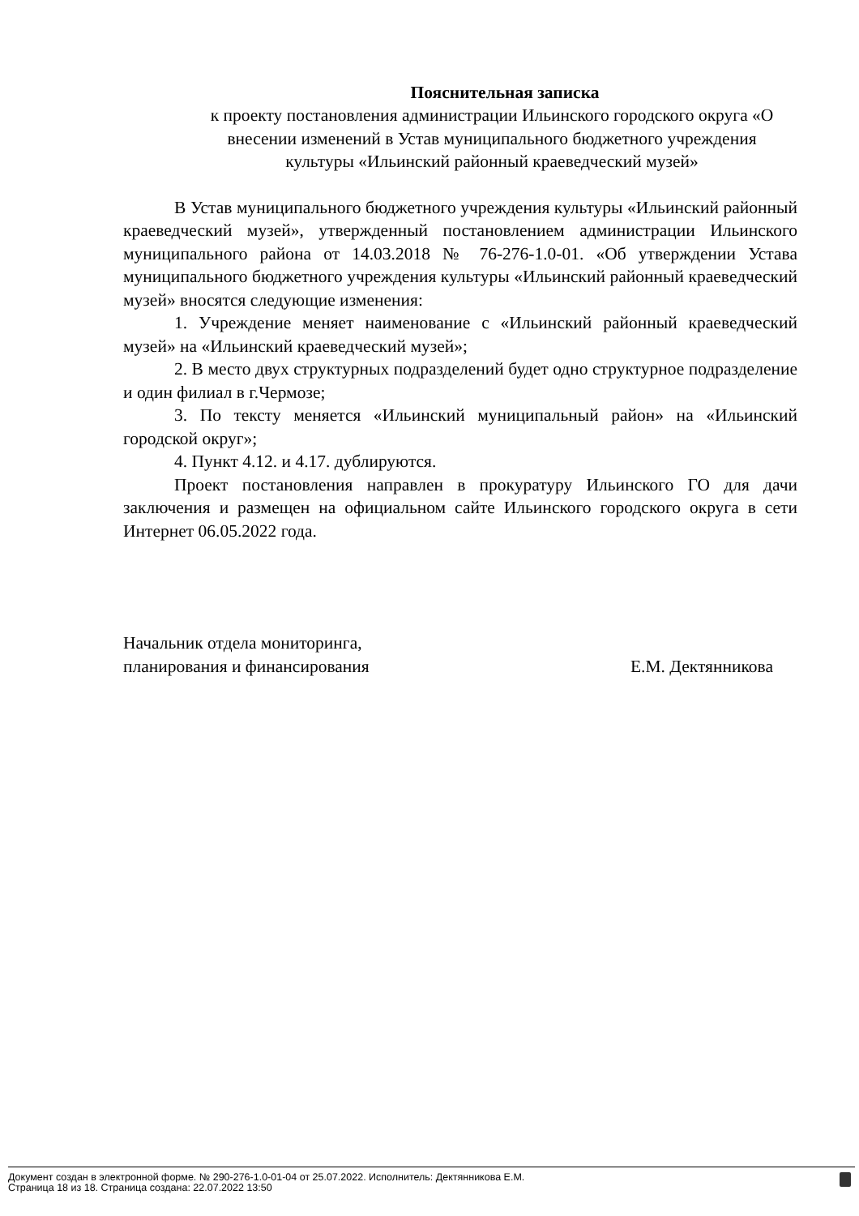Пояснительная записка
к проекту постановления администрации Ильинского городского округа «О внесении изменений в Устав муниципального бюджетного учреждения культуры «Ильинский районный краеведческий музей»
В Устав муниципального бюджетного учреждения культуры «Ильинский районный краеведческий музей», утвержденный постановлением администрации Ильинского муниципального района от 14.03.2018 № 76-276-1.0-01. «Об утверждении Устава муниципального бюджетного учреждения культуры «Ильинский районный краеведческий музей» вносятся следующие изменения:
1. Учреждение меняет наименование с «Ильинский районный краеведческий музей» на «Ильинский краеведческий музей»;
2. В место двух структурных подразделений будет одно структурное подразделение и один филиал в г.Чермозе;
3. По тексту меняется «Ильинский муниципальный район» на «Ильинский городской округ»;
4. Пункт 4.12. и 4.17. дублируются.
Проект постановления направлен в прокуратуру Ильинского ГО для дачи заключения и размещен на официальном сайте Ильинского городского округа в сети Интернет 06.05.2022 года.
Начальник отдела мониторинга,
планирования и финансирования
Е.М. Дектянникова
Документ создан в электронной форме. № 290-276-1.0-01-04 от 25.07.2022. Исполнитель: Дектянникова Е.М.
Страница 18 из 18. Страница создана: 22.07.2022 13:50